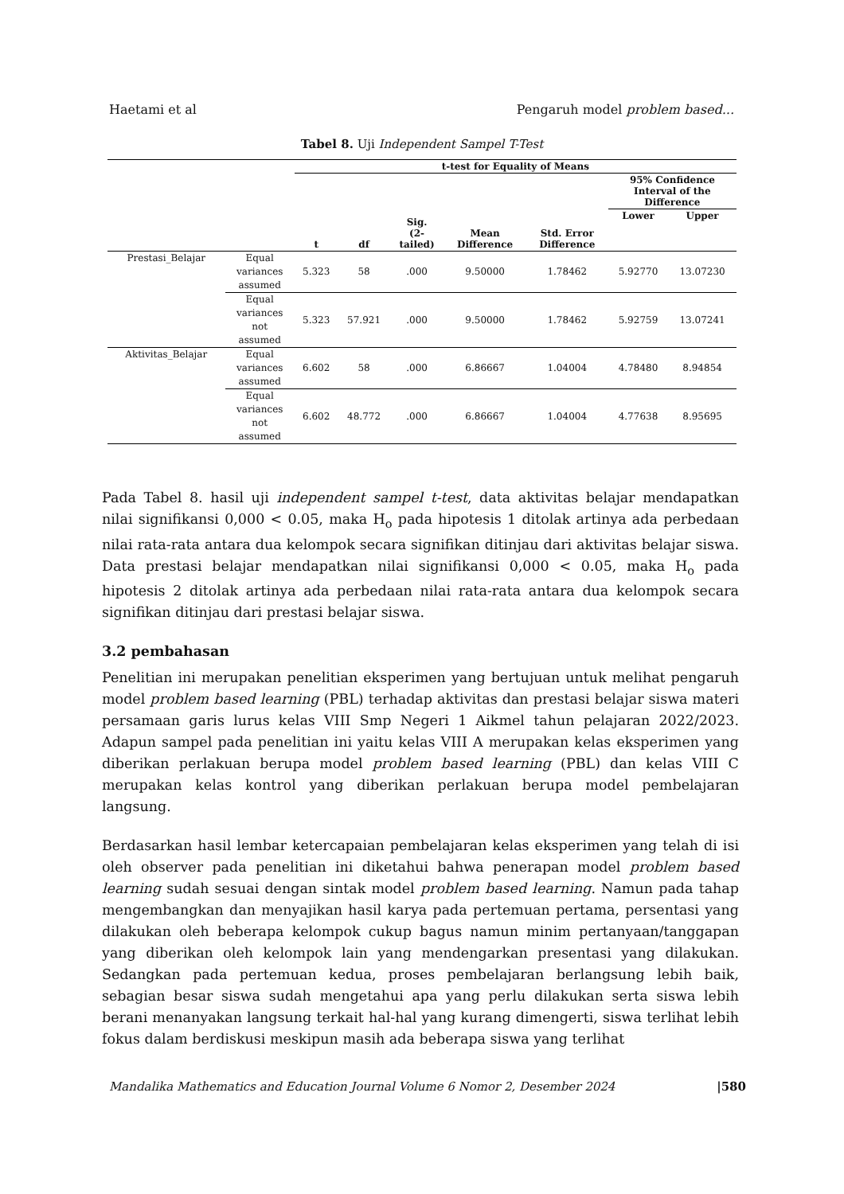Haetami et al Pengaruh model problem based...
Tabel 8. Uji Independent Sampel T-Test
| | | t-test for Equality of Means | | | | | | |
| --- | --- | --- | --- | --- | --- | --- | --- | --- |
| | | t | df | Sig. (2- tailed) | Mean Difference | Std. Error Difference | 95% Confidence Interval of the Difference | |
| | | | | | | | Lower | Upper |
| Prestasi_Belajar | Equal variances assumed | 5.323 | 58 | .000 | 9.50000 | 1.78462 | 5.92770 | 13.07230 |
| | Equal variances not assumed | 5.323 | 57.921 | .000 | 9.50000 | 1.78462 | 5.92759 | 13.07241 |
| Aktivitas_Belajar | Equal variances assumed | 6.602 | 58 | .000 | 6.86667 | 1.04004 | 4.78480 | 8.94854 |
| | Equal variances not assumed | 6.602 | 48.772 | .000 | 6.86667 | 1.04004 | 4.77638 | 8.95695 |
Pada Tabel 8. hasil uji independent sampel t-test, data aktivitas belajar mendapatkan nilai signifikansi 0,000 < 0.05, maka H<sub>o</sub> pada hipotesis 1 ditolak artinya ada perbedaan nilai rata-rata antara dua kelompok secara signifikan ditinjau dari aktivitas belajar siswa. Data prestasi belajar mendapatkan nilai signifikansi 0,000 < 0.05, maka H<sub>o</sub> pada hipotesis 2 ditolak artinya ada perbedaan nilai rata-rata antara dua kelompok secara signifikan ditinjau dari prestasi belajar siswa.
3.2 pembahasan
Penelitian ini merupakan penelitian eksperimen yang bertujuan untuk melihat pengaruh model problem based learning (PBL) terhadap aktivitas dan prestasi belajar siswa materi persamaan garis lurus kelas VIII Smp Negeri 1 Aikmel tahun pelajaran 2022/2023. Adapun sampel pada penelitian ini yaitu kelas VIII A merupakan kelas eksperimen yang diberikan perlakuan berupa model problem based learning (PBL) dan kelas VIII C merupakan kelas kontrol yang diberikan perlakuan berupa model pembelajaran langsung.
Berdasarkan hasil lembar ketercapaian pembelajaran kelas eksperimen yang telah di isi oleh observer pada penelitian ini diketahui bahwa penerapan model problem based learning sudah sesuai dengan sintak model problem based learning. Namun pada tahap mengembangkan dan menyajikan hasil karya pada pertemuan pertama, persentasi yang dilakukan oleh beberapa kelompok cukup bagus namun minim pertanyaan/tanggapan yang diberikan oleh kelompok lain yang mendengarkan presentasi yang dilakukan. Sedangkan pada pertemuan kedua, proses pembelajaran berlangsung lebih baik, sebagian besar siswa sudah mengetahui apa yang perlu dilakukan serta siswa lebih berani menanyakan langsung terkait hal-hal yang kurang dimengerti, siswa terlihat lebih fokus dalam berdiskusi meskipun masih ada beberapa siswa yang terlihat
Mandalika Mathematics and Education Journal Volume 6 Nomor 2, Desember 2024 |580